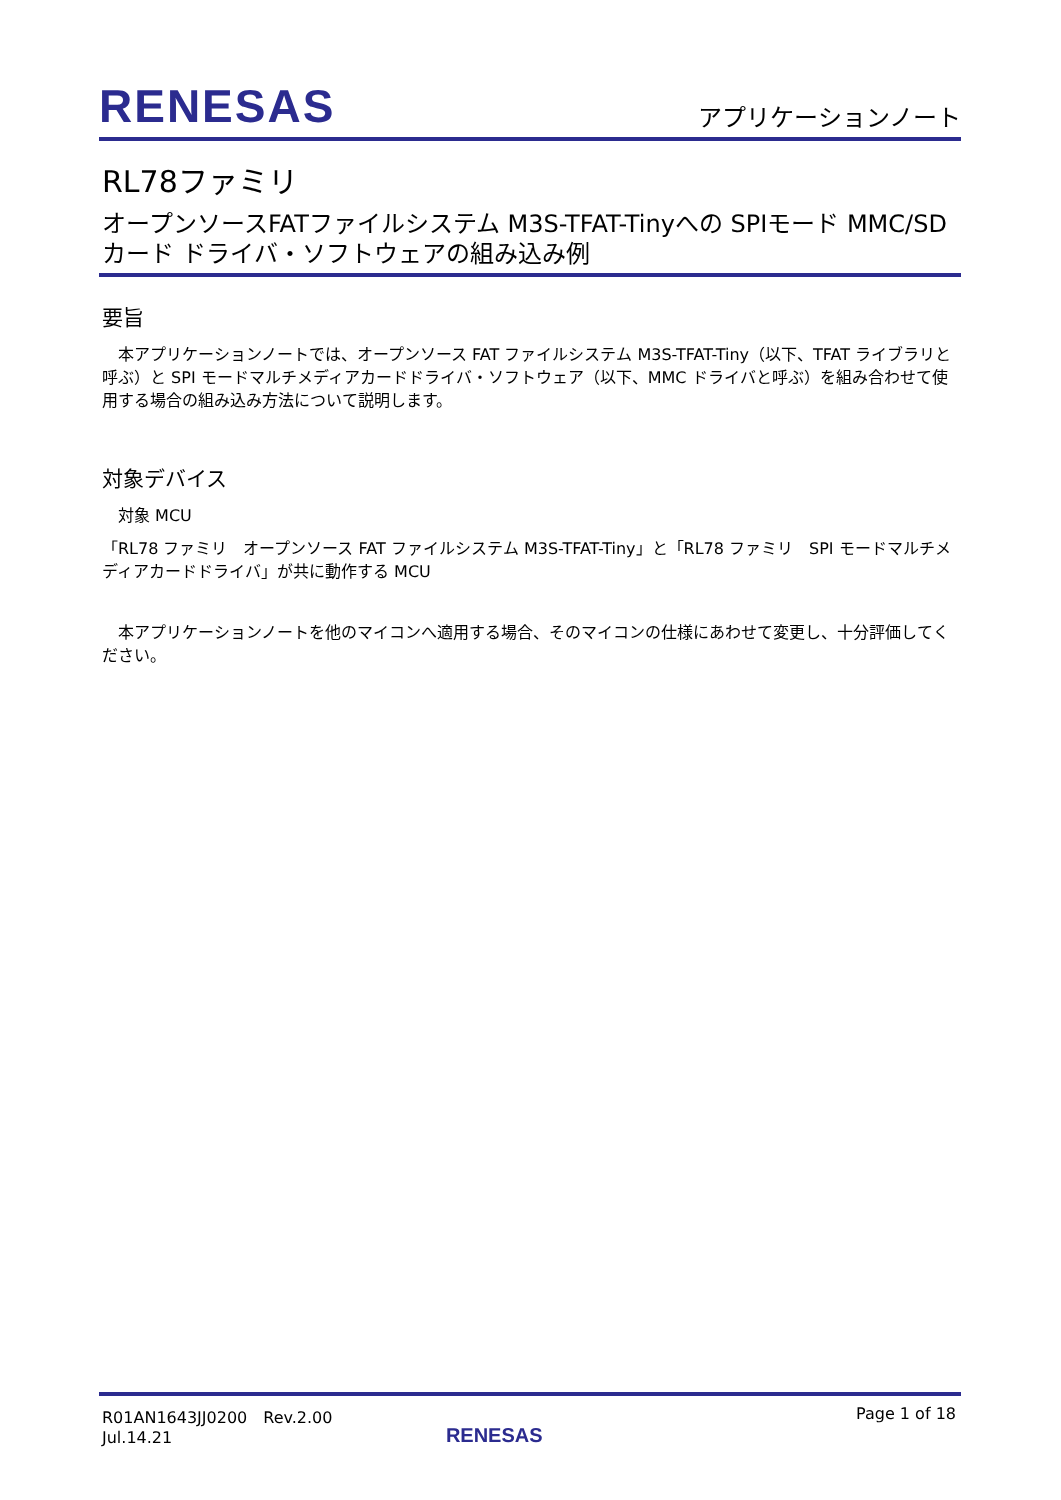RENESAS アプリケーションノート
RL78ファミリ
オープンソースFATファイルシステム M3S-TFAT-Tinyへの SPIモード MMC/SDカード ドライバ・ソフトウェアの組み込み例
要旨
　本アプリケーションノートでは、オープンソース FAT ファイルシステム M3S-TFAT-Tiny（以下、TFAT ライブラリと呼ぶ）と SPI モードマルチメディアカードドライバ・ソフトウェア（以下、MMC ドライバと呼ぶ）を組み合わせて使用する場合の組み込み方法について説明します。
対象デバイス
　対象 MCU
「RL78 ファミリ　オープンソース FAT ファイルシステム M3S-TFAT-Tiny」と「RL78 ファミリ　SPI モードマルチメディアカードドライバ」が共に動作する MCU
　本アプリケーションノートを他のマイコンへ適用する場合、そのマイコンの仕様にあわせて変更し、十分評価してください。
R01AN1643JJ0200　Rev.2.00
Jul.14.21
RENESAS
Page 1 of 18